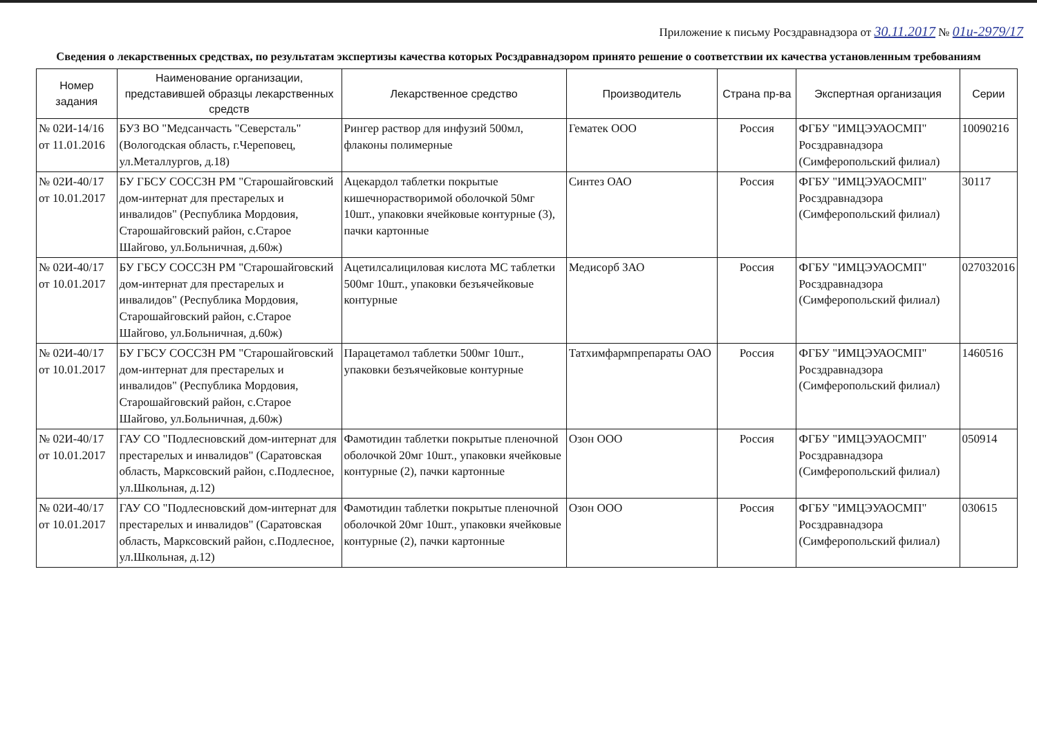Приложение к письму Росздравнадзора от 30.11.2017 № 01и-2979/17
Сведения о лекарственных средствах, по результатам экспертизы качества которых Росздравнадзором принято решение о соответствии их качества установленным требованиям
| Номер задания | Наименование организации, представившей образцы лекарственных средств | Лекарственное средство | Производитель | Страна пр-ва | Экспертная организация | Серии |
| --- | --- | --- | --- | --- | --- | --- |
| № 02И-14/16 от 11.01.2016 | БУЗ ВО "Медсанчасть "Северсталь" (Вологодская область, г.Череповец, ул.Металлургов, д.18) | Рингер раствор для инфузий 500мл, флаконы полимерные | Гематек ООО | Россия | ФГБУ "ИМЦЭУАОСМП" Росздравнадзора (Симферопольский филиал) | 10090216 |
| № 02И-40/17 от 10.01.2017 | БУ ГБСУ СОССЗН РМ "Старошайговский дом-интернат для престарелых и инвалидов" (Республика Мордовия, Старошайговский район, с.Старое Шайгово, ул.Больничная, д.60ж) | Ацекардол таблетки покрытые кишечнорастворимой оболочкой 50мг 10шт., упаковки ячейковые контурные (3), пачки картонные | Синтез ОАО | Россия | ФГБУ "ИМЦЭУАОСМП" Росздравнадзора (Симферопольский филиал) | 30117 |
| № 02И-40/17 от 10.01.2017 | БУ ГБСУ СОССЗН РМ "Старошайговский дом-интернат для престарелых и инвалидов" (Республика Мордовия, Старошайговский район, с.Старое Шайгово, ул.Больничная, д.60ж) | Ацетилсалициловая кислота МС таблетки 500мг 10шт., упаковки безъячейковые контурные | Медисорб ЗАО | Россия | ФГБУ "ИМЦЭУАОСМП" Росздравнадзора (Симферопольский филиал) | 027032016 |
| № 02И-40/17 от 10.01.2017 | БУ ГБСУ СОССЗН РМ "Старошайговский дом-интернат для престарелых и инвалидов" (Республика Мордовия, Старошайговский район, с.Старое Шайгово, ул.Больничная, д.60ж) | Парацетамол таблетки 500мг 10шт., упаковки безъячейковые контурные | Татхимфармпрепараты ОАО | Россия | ФГБУ "ИМЦЭУАОСМП" Росздравнадзора (Симферопольский филиал) | 1460516 |
| № 02И-40/17 от 10.01.2017 | ГАУ СО "Подлесновский дом-интернат для престарелых и инвалидов" (Саратовская область, Марксовский район, с.Подлесное, ул.Школьная, д.12) | Фамотидин таблетки покрытые пленочной оболочкой 20мг 10шт., упаковки ячейковые контурные (2), пачки картонные | Озон ООО | Россия | ФГБУ "ИМЦЭУАОСМП" Росздравнадзора (Симферопольский филиал) | 050914 |
| № 02И-40/17 от 10.01.2017 | ГАУ СО "Подлесновский дом-интернат для престарелых и инвалидов" (Саратовская область, Марксовский район, с.Подлесное, ул.Школьная, д.12) | Фамотидин таблетки покрытые пленочной оболочкой 20мг 10шт., упаковки ячейковые контурные (2), пачки картонные | Озон ООО | Россия | ФГБУ "ИМЦЭУАОСМП" Росздравнадзора (Симферопольский филиал) | 030615 |